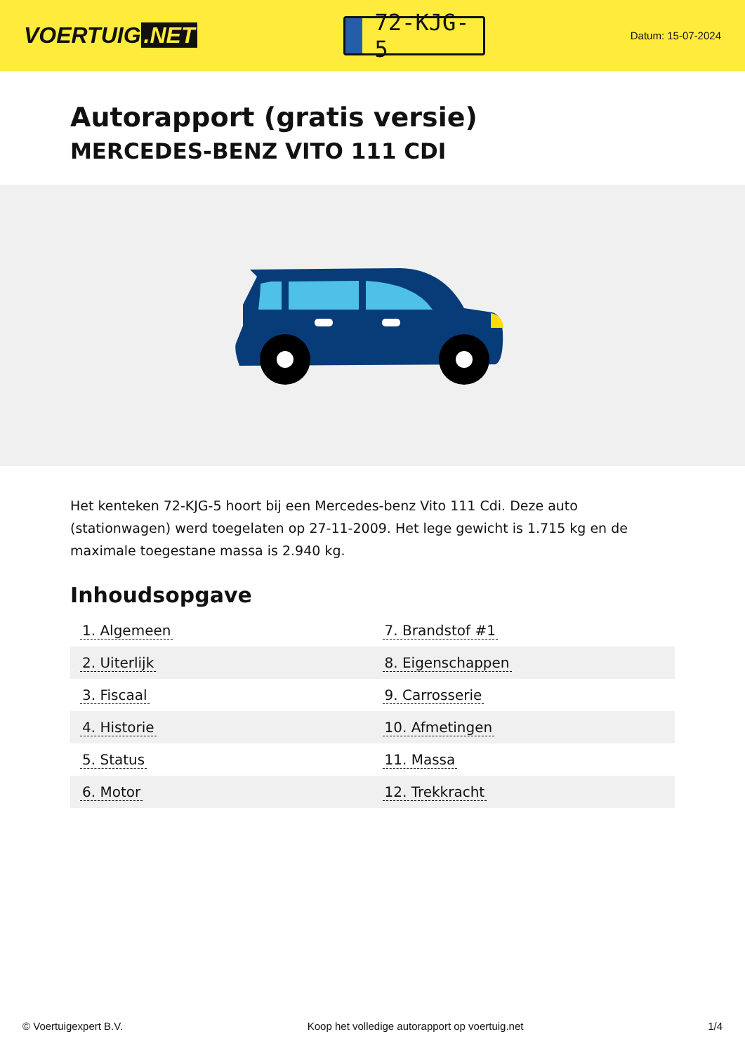VOERTUIG.NET
72-KJG-5
Datum: 15-07-2024
Autorapport (gratis versie)
MERCEDES-BENZ VITO 111 CDI
Het kenteken 72-KJG-5 hoort bij een Mercedes-benz Vito 111 Cdi. Deze auto (stationwagen) werd toegelaten op 27-11-2009. Het lege gewicht is 1.715 kg en de maximale toegestane massa is 2.940 kg.
Inhoudsopgave
| 1. Algemeen | 7. Brandstof #1 |
| 2. Uiterlijk | 8. Eigenschappen |
| 3. Fiscaal | 9. Carrosserie |
| 4. Historie | 10. Afmetingen |
| 5. Status | 11. Massa |
| 6. Motor | 12. Trekkracht |
© Voertuigexpert B.V. Koop het volledige autorapport op voertuig.net 1/4